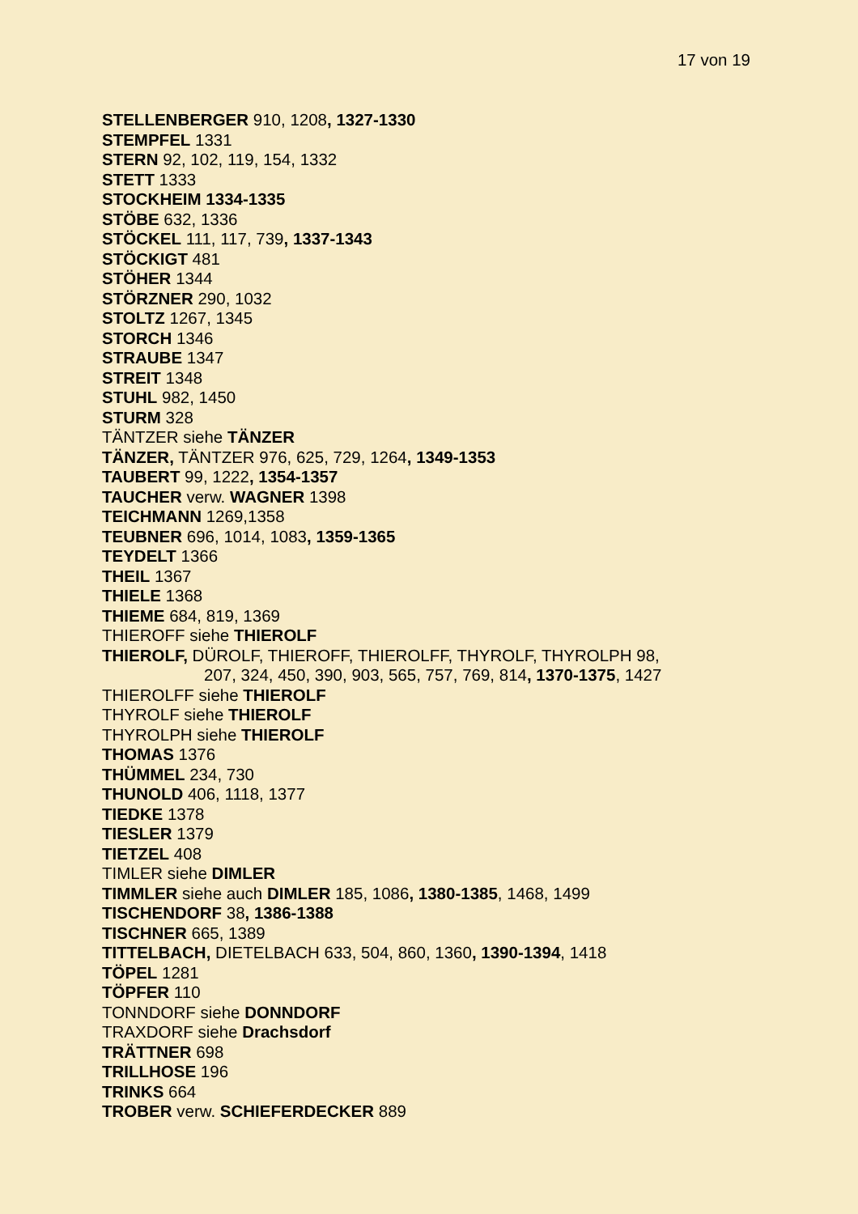17 von 19
STELLENBERGER 910, 1208, 1327-1330
STEMPFEL 1331
STERN 92, 102, 119, 154, 1332
STETT 1333
STOCKHEIM 1334-1335
STÖBE 632, 1336
STÖCKEL 111, 117, 739, 1337-1343
STÖCKIGT 481
STÖHER 1344
STÖRZNER 290, 1032
STOLTZ 1267, 1345
STORCH 1346
STRAUBE 1347
STREIT 1348
STUHL 982, 1450
STURM 328
TÄNTZER siehe TÄNZER
TÄNZER, TÄNTZER 976, 625, 729, 1264, 1349-1353
TAUBERT 99, 1222, 1354-1357
TAUCHER verw. WAGNER 1398
TEICHMANN 1269,1358
TEUBNER 696, 1014, 1083, 1359-1365
TEYDELT 1366
THEIL 1367
THIELE 1368
THIEME 684, 819, 1369
THIEROFF siehe THIEROLF
THIEROLF, DÜROLF, THIEROFF, THIEROLFF, THYROLF, THYROLPH 98,
207, 324, 450, 390, 903, 565, 757, 769, 814, 1370-1375, 1427
THIEROLFF siehe THIEROLF
THYROLF siehe THIEROLF
THYROLPH siehe THIEROLF
THOMAS 1376
THÜMMEL 234, 730
THUNOLD 406, 1118, 1377
TIEDKE 1378
TIESLER 1379
TIETZEL 408
TIMLER siehe DIMLER
TIMMLER siehe auch DIMLER 185, 1086, 1380-1385, 1468, 1499
TISCHENDORF 38, 1386-1388
TISCHNER 665, 1389
TITTELBACH, DIETELBACH 633, 504, 860, 1360, 1390-1394, 1418
TÖPEL 1281
TÖPFER 110
TONNDORF siehe DONNDORF
TRAXDORF siehe Drachsdorf
TRÄTTNER 698
TRILLHOSE 196
TRINKS 664
TROBER verw. SCHIEFERDECKER 889